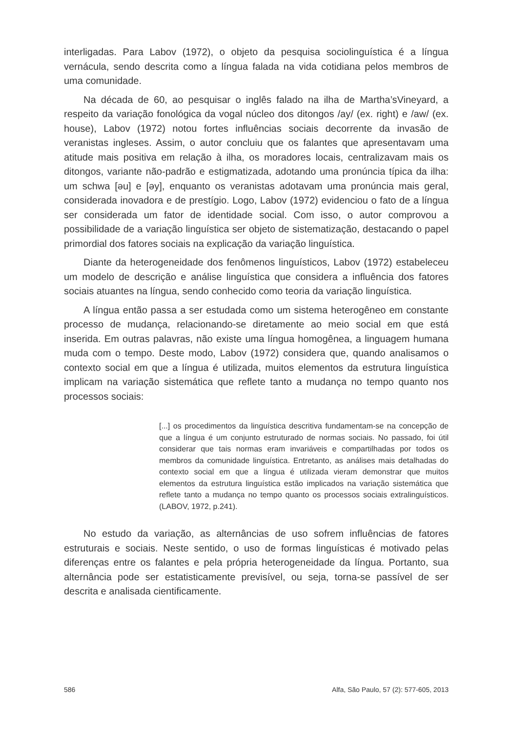interligadas. Para Labov (1972), o objeto da pesquisa sociolinguística é a língua vernácula, sendo descrita como a língua falada na vida cotidiana pelos membros de uma comunidade.
Na década de 60, ao pesquisar o inglês falado na ilha de Martha’sVineyard, a respeito da variação fonológica da vogal núcleo dos ditongos /ay/ (ex. right) e /aw/ (ex. house), Labov (1972) notou fortes influências sociais decorrente da invasão de veranistas ingleses. Assim, o autor concluiu que os falantes que apresentavam uma atitude mais positiva em relação à ilha, os moradores locais, centralizavam mais os ditongos, variante não-padrão e estigmatizada, adotando uma pronúncia típica da ilha: um schwa [əu] e [əy], enquanto os veranistas adotavam uma pronúncia mais geral, considerada inovadora e de prestígio. Logo, Labov (1972) evidenciou o fato de a língua ser considerada um fator de identidade social. Com isso, o autor comprovou a possibilidade de a variação linguística ser objeto de sistematização, destacando o papel primordial dos fatores sociais na explicação da variação linguística.
Diante da heterogeneidade dos fenômenos linguísticos, Labov (1972) estabeleceu um modelo de descrição e análise linguística que considera a influência dos fatores sociais atuantes na língua, sendo conhecido como teoria da variação linguística.
A língua então passa a ser estudada como um sistema heterogêneo em constante processo de mudança, relacionando-se diretamente ao meio social em que está inserida. Em outras palavras, não existe uma língua homogênea, a linguagem humana muda com o tempo. Deste modo, Labov (1972) considera que, quando analisamos o contexto social em que a língua é utilizada, muitos elementos da estrutura linguística implicam na variação sistemática que reflete tanto a mudança no tempo quanto nos processos sociais:
[...] os procedimentos da linguística descritiva fundamentam-se na concepção de que a língua é um conjunto estruturado de normas sociais. No passado, foi útil considerar que tais normas eram invariáveis e compartilhadas por todos os membros da comunidade linguística. Entretanto, as análises mais detalhadas do contexto social em que a língua é utilizada vieram demonstrar que muitos elementos da estrutura linguística estão implicados na variação sistemática que reflete tanto a mudança no tempo quanto os processos sociais extralinguísticos. (LABOV, 1972, p.241).
No estudo da variação, as alternâncias de uso sofrem influências de fatores estruturais e sociais. Neste sentido, o uso de formas linguísticas é motivado pelas diferenças entre os falantes e pela própria heterogeneidade da língua. Portanto, sua alternância pode ser estatisticamente previsível, ou seja, torna-se passível de ser descrita e analisada cientificamente.
586 Alfa, São Paulo, 57 (2): 577-605, 2013